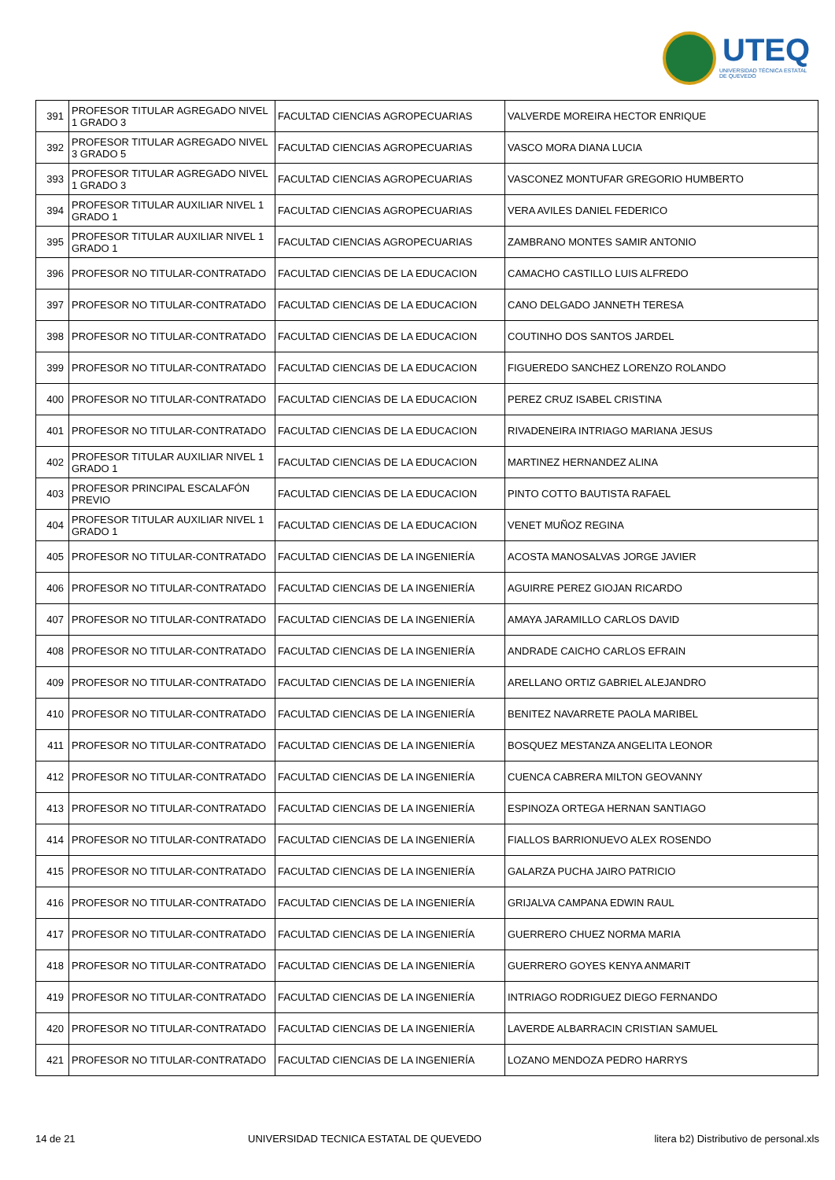UTEQ
UNIVERSIDAD TÉCNICA ESTATAL DE QUEVEDO
| 391 | PROFESOR TITULAR AGREGADO NIVEL 1 GRADO 3 | FACULTAD CIENCIAS AGROPECUARIAS | VALVERDE MOREIRA HECTOR ENRIQUE |
| 392 | PROFESOR TITULAR AGREGADO NIVEL 3 GRADO 5 | FACULTAD CIENCIAS AGROPECUARIAS | VASCO MORA DIANA LUCIA |
| 393 | PROFESOR TITULAR AGREGADO NIVEL 1 GRADO 3 | FACULTAD CIENCIAS AGROPECUARIAS | VASCONEZ MONTUFAR GREGORIO HUMBERTO |
| 394 | PROFESOR TITULAR AUXILIAR NIVEL 1 GRADO 1 | FACULTAD CIENCIAS AGROPECUARIAS | VERA AVILES DANIEL FEDERICO |
| 395 | PROFESOR TITULAR AUXILIAR NIVEL 1 GRADO 1 | FACULTAD CIENCIAS AGROPECUARIAS | ZAMBRANO MONTES SAMIR ANTONIO |
| 396 | PROFESOR NO TITULAR-CONTRATADO | FACULTAD CIENCIAS DE LA EDUCACION | CAMACHO CASTILLO LUIS ALFREDO |
| 397 | PROFESOR NO TITULAR-CONTRATADO | FACULTAD CIENCIAS DE LA EDUCACION | CANO DELGADO JANNETH TERESA |
| 398 | PROFESOR NO TITULAR-CONTRATADO | FACULTAD CIENCIAS DE LA EDUCACION | COUTINHO DOS SANTOS JARDEL |
| 399 | PROFESOR NO TITULAR-CONTRATADO | FACULTAD CIENCIAS DE LA EDUCACION | FIGUEREDO SANCHEZ LORENZO ROLANDO |
| 400 | PROFESOR NO TITULAR-CONTRATADO | FACULTAD CIENCIAS DE LA EDUCACION | PEREZ CRUZ ISABEL CRISTINA |
| 401 | PROFESOR NO TITULAR-CONTRATADO | FACULTAD CIENCIAS DE LA EDUCACION | RIVADENEIRA INTRIAGO MARIANA JESUS |
| 402 | PROFESOR TITULAR AUXILIAR NIVEL 1 GRADO 1 | FACULTAD CIENCIAS DE LA EDUCACION | MARTINEZ HERNANDEZ ALINA |
| 403 | PROFESOR PRINCIPAL ESCALAFÓN PREVIO | FACULTAD CIENCIAS DE LA EDUCACION | PINTO COTTO BAUTISTA RAFAEL |
| 404 | PROFESOR TITULAR AUXILIAR NIVEL 1 GRADO 1 | FACULTAD CIENCIAS DE LA EDUCACION | VENET MUÑOZ REGINA |
| 405 | PROFESOR NO TITULAR-CONTRATADO | FACULTAD CIENCIAS DE LA INGENIERÍA | ACOSTA MANOSALVAS JORGE JAVIER |
| 406 | PROFESOR NO TITULAR-CONTRATADO | FACULTAD CIENCIAS DE LA INGENIERÍA | AGUIRRE PEREZ GIOJAN RICARDO |
| 407 | PROFESOR NO TITULAR-CONTRATADO | FACULTAD CIENCIAS DE LA INGENIERÍA | AMAYA JARAMILLO CARLOS DAVID |
| 408 | PROFESOR NO TITULAR-CONTRATADO | FACULTAD CIENCIAS DE LA INGENIERÍA | ANDRADE CAICHO CARLOS EFRAIN |
| 409 | PROFESOR NO TITULAR-CONTRATADO | FACULTAD CIENCIAS DE LA INGENIERÍA | ARELLANO ORTIZ GABRIEL ALEJANDRO |
| 410 | PROFESOR NO TITULAR-CONTRATADO | FACULTAD CIENCIAS DE LA INGENIERÍA | BENITEZ NAVARRETE PAOLA MARIBEL |
| 411 | PROFESOR NO TITULAR-CONTRATADO | FACULTAD CIENCIAS DE LA INGENIERÍA | BOSQUEZ MESTANZA ANGELITA LEONOR |
| 412 | PROFESOR NO TITULAR-CONTRATADO | FACULTAD CIENCIAS DE LA INGENIERÍA | CUENCA CABRERA MILTON GEOVANNY |
| 413 | PROFESOR NO TITULAR-CONTRATADO | FACULTAD CIENCIAS DE LA INGENIERÍA | ESPINOZA ORTEGA HERNAN SANTIAGO |
| 414 | PROFESOR NO TITULAR-CONTRATADO | FACULTAD CIENCIAS DE LA INGENIERÍA | FIALLOS BARRIONUEVO ALEX ROSENDO |
| 415 | PROFESOR NO TITULAR-CONTRATADO | FACULTAD CIENCIAS DE LA INGENIERÍA | GALARZA PUCHA JAIRO PATRICIO |
| 416 | PROFESOR NO TITULAR-CONTRATADO | FACULTAD CIENCIAS DE LA INGENIERÍA | GRIJALVA CAMPANA EDWIN RAUL |
| 417 | PROFESOR NO TITULAR-CONTRATADO | FACULTAD CIENCIAS DE LA INGENIERÍA | GUERRERO CHUEZ NORMA MARIA |
| 418 | PROFESOR NO TITULAR-CONTRATADO | FACULTAD CIENCIAS DE LA INGENIERÍA | GUERRERO GOYES KENYA ANMARIT |
| 419 | PROFESOR NO TITULAR-CONTRATADO | FACULTAD CIENCIAS DE LA INGENIERÍA | INTRIAGO RODRIGUEZ DIEGO FERNANDO |
| 420 | PROFESOR NO TITULAR-CONTRATADO | FACULTAD CIENCIAS DE LA INGENIERÍA | LAVERDE ALBARRACIN CRISTIAN SAMUEL |
| 421 | PROFESOR NO TITULAR-CONTRATADO | FACULTAD CIENCIAS DE LA INGENIERÍA | LOZANO MENDOZA PEDRO HARRYS |
14 de 21 UNIVERSIDAD TECNICA ESTATAL DE QUEVEDO litera b2) Distributivo de personal.xls